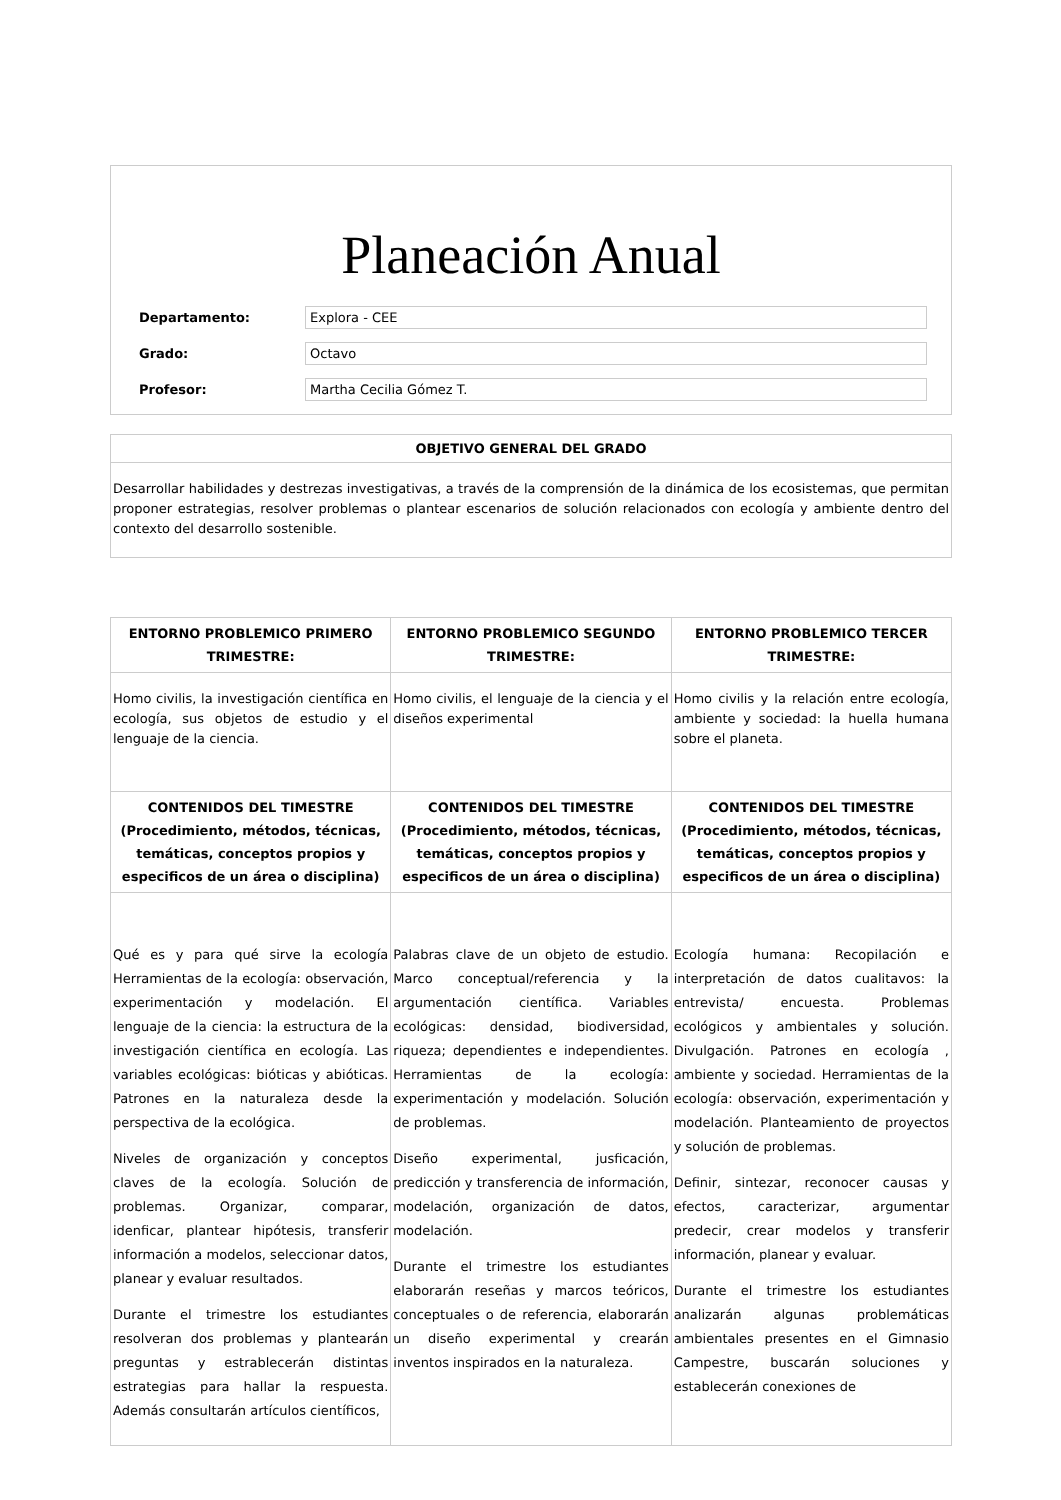Planeación Anual
Departamento:
Explora - CEE
Grado:
Octavo
Profesor:
Martha Cecilia Gómez T.
OBJETIVO GENERAL DEL GRADO
Desarrollar habilidades y destrezas investigativas, a través de la comprensión de la dinámica de los ecosistemas, que permitan proponer estrategias, resolver problemas o plantear escenarios de solución relacionados con ecología y ambiente dentro del contexto del desarrollo sostenible.
| ENTORNO PROBLEMICO PRIMERO TRIMESTRE: | ENTORNO PROBLEMICO SEGUNDO TRIMESTRE: | ENTORNO PROBLEMICO TERCER TRIMESTRE: |
| --- | --- | --- |
| Homo civilis, la investigación científica en ecología, sus objetos de estudio y el lenguaje de la ciencia. | Homo civilis, el lenguaje de la ciencia y el diseños experimental | Homo civilis y la relación entre ecología, ambiente y sociedad: la huella humana sobre el planeta. |
| CONTENIDOS DEL TIMESTRE (Procedimiento, métodos, técnicas, temáticas, conceptos propios y especificos de un área o disciplina) | CONTENIDOS DEL TIMESTRE (Procedimiento, métodos, técnicas, temáticas, conceptos propios y especificos de un área o disciplina) | CONTENIDOS DEL TIMESTRE (Procedimiento, métodos, técnicas, temáticas, conceptos propios y especificos de un área o disciplina) |
| Qué es y para qué sirve la ecología Herramientas de la ecología: observación, experimentación y modelación. El lenguaje de la ciencia: la estructura de la investigación científica en ecología. Las variables ecológicas: bióticas y abióticas. Patrones en la naturaleza desde la perspectiva de la ecológica. Niveles de organización y conceptos claves de la ecología. Solución de problemas. Organizar, comparar, idenficar, plantear hipótesis, transferir información a modelos, seleccionar datos, planear y evaluar resultados. Durante el trimestre los estudiantes resolveran dos problemas y plantearán preguntas y estrablecerán distintas estrategias para hallar la respuesta. Además consultarán artículos científicos, | Palabras clave de un objeto de estudio. Marco conceptual/referencia y la argumentación científica. Variables ecológicas: densidad, biodiversidad, riqueza; dependientes e independientes. Herramientas de la ecología: experimentación y modelación. Solución de problemas. Diseño experimental, jusficación, predicción y transferencia de información, modelación, organización de datos, modelación. Durante el trimestre los estudiantes elaborarán reseñas y marcos teóricos, conceptuales o de referencia, elaborarán un diseño experimental y crearán inventos inspirados en la naturaleza. | Ecología humana: Recopilación e interpretación de datos cualitavos: la entrevista/ encuesta. Problemas ecológicos y ambientales y solución. Divulgación. Patrones en ecología , ambiente y sociedad. Herramientas de la ecología: observación, experimentación y modelación. Planteamiento de proyectos y solución de problemas. Definir, sintezar, reconocer causas y efectos, caracterizar, argumentar predecir, crear modelos y transferir información, planear y evaluar. Durante el trimestre los estudiantes analizarán algunas problemáticas ambientales presentes en el Gimnasio Campestre, buscarán soluciones y establecerán conexiones de |